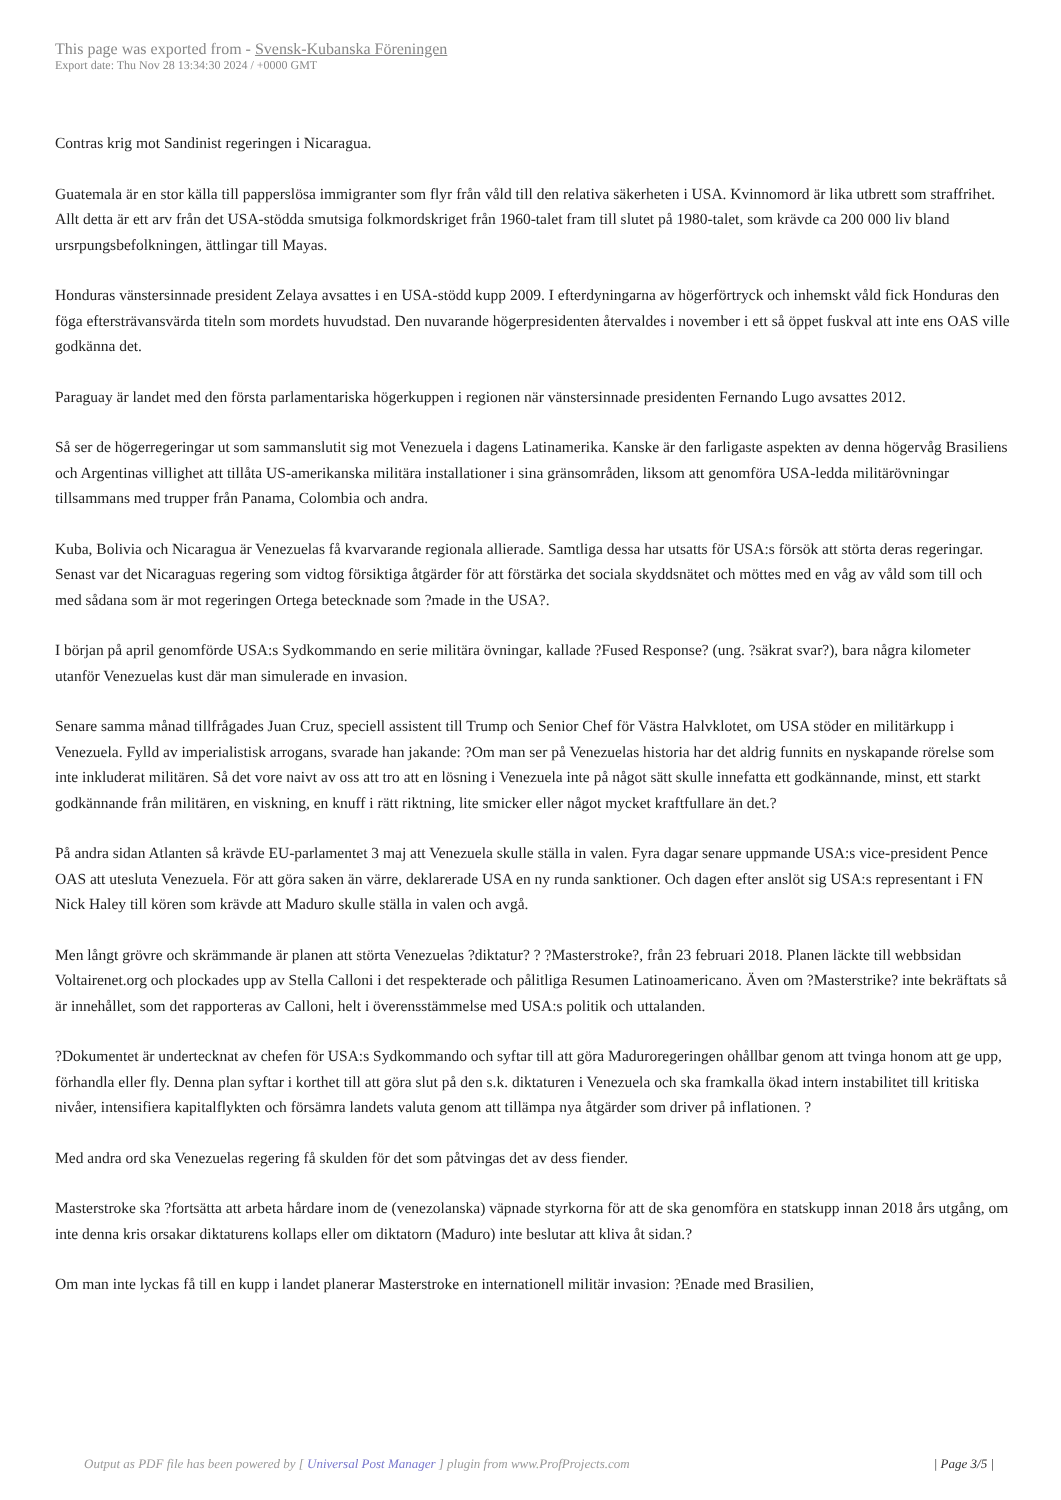This page was exported from - Svensk-Kubanska Föreningen
Export date: Thu Nov 28 13:34:30 2024 / +0000 GMT
Contras krig mot Sandinist regeringen i Nicaragua.
Guatemala är en stor källa till papperslösa immigranter som flyr från våld till den relativa säkerheten i USA. Kvinnomord är lika utbrett som straffrihet. Allt detta är ett arv från det USA-stödda smutsiga folkmordskriget från 1960-talet fram till slutet på 1980-talet, som krävde ca 200 000 liv bland ursrpungsbefolkningen, ättlingar till Mayas.
Honduras vänstersinnade president Zelaya avsattes i en USA-stödd kupp 2009. I efterdyningarna av högerförtryck och inhemskt våld fick Honduras den föga eftersträvansvärda titeln som mordets huvudstad. Den nuvarande högerpresidenten återvaldes i november i ett så öppet fuskval att inte ens OAS ville godkänna det.
Paraguay är landet med den första parlamentariska högerkuppen i regionen när vänstersinnade presidenten Fernando Lugo avsattes 2012.
Så ser de högerregeringar ut som sammanslutit sig mot Venezuela i dagens Latinamerika. Kanske är den farligaste aspekten av denna högervåg Brasiliens och Argentinas villighet att tillåta US-amerikanska militära installationer i sina gränsområden, liksom att genomföra USA-ledda militärövningar tillsammans med trupper från Panama, Colombia och andra.
Kuba, Bolivia och Nicaragua är Venezuelas få kvarvarande regionala allierade. Samtliga dessa har utsatts för USA:s försök att störta deras regeringar. Senast var det Nicaraguas regering som vidtog försiktiga åtgärder för att förstärka det sociala skyddsnätet och möttes med en våg av våld som till och med sådana som är mot regeringen Ortega betecknade som ?made in the USA?.
I början på april genomförde USA:s Sydkommando en serie militära övningar, kallade ?Fused Response? (ung. ?säkrat svar?), bara några kilometer utanför Venezuelas kust där man simulerade en invasion.
Senare samma månad tillfrågades Juan Cruz, speciell assistent till Trump och Senior Chef för Västra Halvklotet, om USA stöder en militärkupp i Venezuela. Fylld av imperialistisk arrogans, svarade han jakande: ?Om man ser på Venezuelas historia har det aldrig funnits en nyskapande rörelse som inte inkluderat militären. Så det vore naivt av oss att tro att en lösning i Venezuela inte på något sätt skulle innefatta ett godkännande, minst, ett starkt godkännande från militären, en viskning, en knuff i rätt riktning, lite smicker eller något mycket kraftfullare än det.?
På andra sidan Atlanten så krävde EU-parlamentet 3 maj att Venezuela skulle ställa in valen. Fyra dagar senare uppmande USA:s vice-president Pence OAS att utesluta Venezuela. För att göra saken än värre, deklarerade USA en ny runda sanktioner. Och dagen efter anslöt sig USA:s representant i FN Nick Haley till kören som krävde att Maduro skulle ställa in valen och avgå.
Men långt grövre och skrämmande är planen att störta Venezuelas ?diktatur? ? ?Masterstroke?, från 23 februari 2018. Planen läckte till webbsidan Voltairenet.org och plockades upp av Stella Calloni i det respekterade och pålitliga Resumen Latinoamericano. Även om ?Masterstrike? inte bekräftats så är innehållet, som det rapporteras av Calloni, helt i överensstämmelse med USA:s politik och uttalanden.
?Dokumentet är undertecknat av chefen för USA:s Sydkommando och syftar till att göra Maduroregeringen ohållbar genom att tvinga honom att ge upp, förhandla eller fly. Denna plan syftar i korthet till att göra slut på den s.k. diktaturen i Venezuela och ska framkalla ökad intern instabilitet till kritiska nivåer, intensifiera kapitalflykten och försämra landets valuta genom att tillämpa nya åtgärder som driver på inflationen. ?
Med andra ord ska Venezuelas regering få skulden för det som påtvingas det av dess fiender.
Masterstroke ska ?fortsätta att arbeta hårdare inom de (venezolanska) väpnade styrkorna för att de ska genomföra en statskupp innan 2018 års utgång, om inte denna kris orsakar diktaturens kollaps eller om diktatorn (Maduro) inte beslutar att kliva åt sidan.?
Om man inte lyckas få till en kupp i landet planerar Masterstroke en internationell militär invasion: ?Enade med Brasilien,
Output as PDF file has been powered by [ Universal Post Manager ] plugin from www.ProfProjects.com | Page 3/5 |